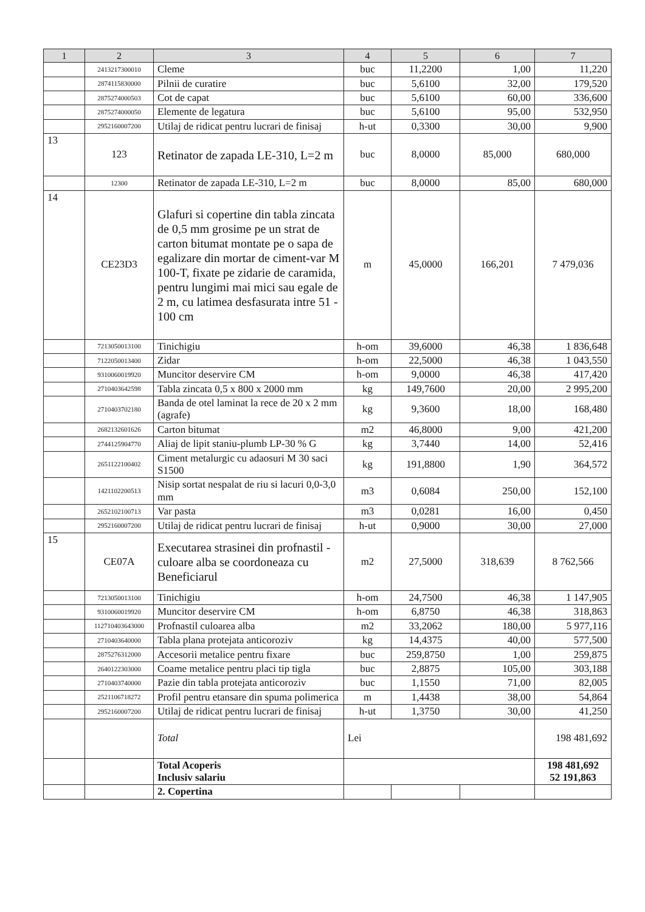| 1 | 2 | 3 | 4 | 5 | 6 | 7 |
| --- | --- | --- | --- | --- | --- | --- |
| | 2413217300010 | Cleme | buc | 11,2200 | 1,00 | 11,220 |
| | 2874115830000 | Pilnii de curatire | buc | 5,6100 | 32,00 | 179,520 |
| | 2875274000503 | Cot de capat | buc | 5,6100 | 60,00 | 336,600 |
| | 2875274000050 | Elemente de legatura | buc | 5,6100 | 95,00 | 532,950 |
| | 2952160007200 | Utilaj de ridicat pentru lucrari de finisaj | h-ut | 0,3300 | 30,00 | 9,900 |
| 13 | 123 | Retinator de zapada LE-310, L=2 m | buc | 8,0000 | 85,000 | 680,000 |
| | 12300 | Retinator de zapada LE-310, L=2 m | buc | 8,0000 | 85,00 | 680,000 |
| 14 | CE23D3 | Glafuri si copertine din tabla zincata de 0,5 mm grosime pe un strat de carton bitumat montate pe o sapa de egalizare din mortar de ciment-var M 100-T, fixate pe zidarie de caramida, pentru lungimi mai mici sau egale de 2 m, cu latimea desfasurata intre 51 - 100 cm | m | 45,0000 | 166,201 | 7 479,036 |
| | 7213050013100 | Tinichigiu | h-om | 39,6000 | 46,38 | 1 836,648 |
| | 7122050013400 | Zidar | h-om | 22,5000 | 46,38 | 1 043,550 |
| | 9310060019920 | Muncitor deservire CM | h-om | 9,0000 | 46,38 | 417,420 |
| | 2710403642598 | Tabla zincata 0,5 x 800 x 2000 mm | kg | 149,7600 | 20,00 | 2 995,200 |
| | 2710403702180 | Banda de otel laminat la rece de 20 x 2 mm (agrafe) | kg | 9,3600 | 18,00 | 168,480 |
| | 2682132601626 | Carton bitumat | m2 | 46,8000 | 9,00 | 421,200 |
| | 2744125904770 | Aliaj de lipit staniu-plumb LP-30 % G | kg | 3,7440 | 14,00 | 52,416 |
| | 2651122100402 | Ciment metalurgic cu adaosuri M 30 saci S1500 | kg | 191,8800 | 1,90 | 364,572 |
| | 1421102200513 | Nisip sortat nespalat de riu si lacuri 0,0-3,0 mm | m3 | 0,6084 | 250,00 | 152,100 |
| | 2652102100713 | Var pasta | m3 | 0,0281 | 16,00 | 0,450 |
| | 2952160007200 | Utilaj de ridicat pentru lucrari de finisaj | h-ut | 0,9000 | 30,00 | 27,000 |
| 15 | CE07A | Executarea strasinei din profnastil - culoare alba se coordoneaza cu Beneficiarul | m2 | 27,5000 | 318,639 | 8 762,566 |
| | 7213050013100 | Tinichigiu | h-om | 24,7500 | 46,38 | 1 147,905 |
| | 9310060019920 | Muncitor deservire CM | h-om | 6,8750 | 46,38 | 318,863 |
| | 112710403643000 | Profnastil culoarea alba | m2 | 33,2062 | 180,00 | 5 977,116 |
| | 2710403640000 | Tabla plana protejata anticoroziv | kg | 14,4375 | 40,00 | 577,500 |
| | 2875276312000 | Accesorii metalice pentru fixare | buc | 259,8750 | 1,00 | 259,875 |
| | 2640122303000 | Coame metalice pentru placi tip tigla | buc | 2,8875 | 105,00 | 303,188 |
| | 2710403740000 | Pazie din tabla protejata anticoroziv | buc | 1,1550 | 71,00 | 82,005 |
| | 2521106718272 | Profil pentru etansare din spuma polimerica | m | 1,4438 | 38,00 | 54,864 |
| | 2952160007200 | Utilaj de ridicat pentru lucrari de finisaj | h-ut | 1,3750 | 30,00 | 41,250 |
| | | Total | Lei | | | 198 481,692 |
| | | Total Acoperis Inclusiv salariu | | | | 198 481,692 52 191,863 |
| | | 2. Copertina | | | | |